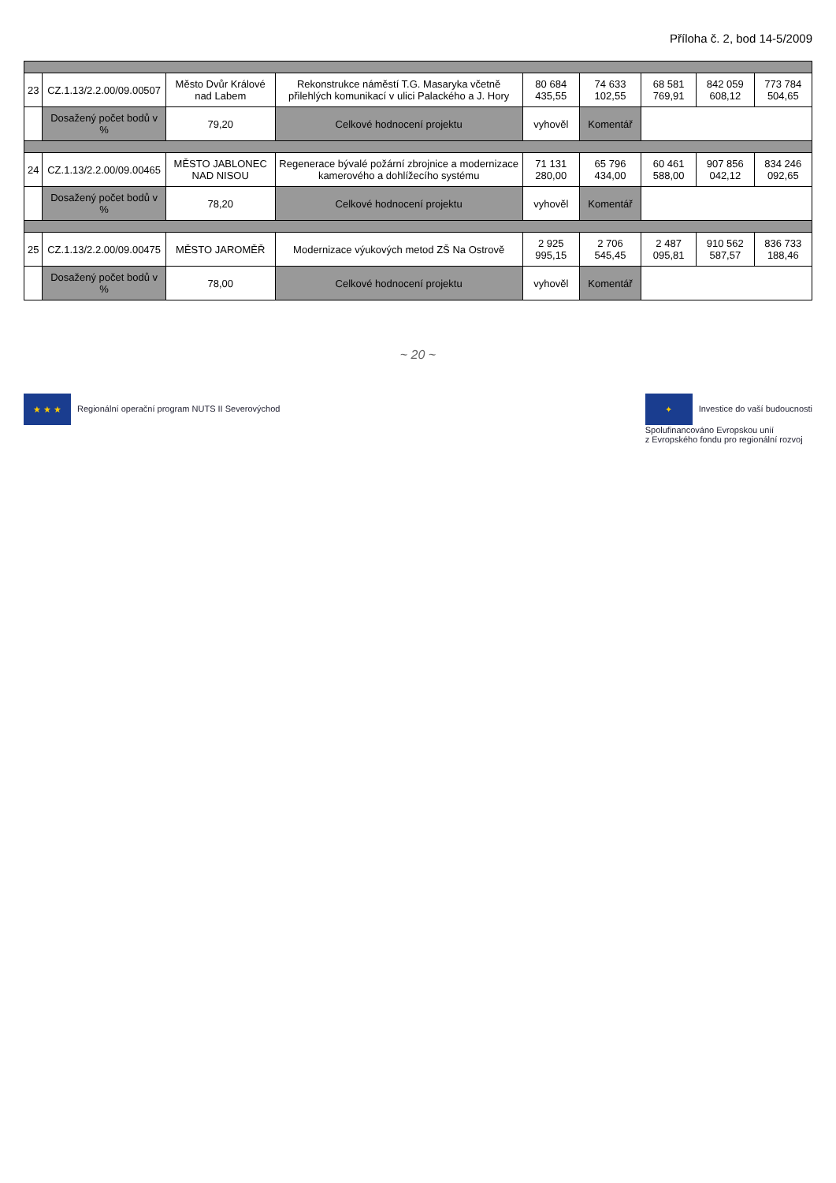Příloha č. 2, bod 14-5/2009
| 23 | CZ.1.13/2.2.00/09.00507 | Město Dvůr Králové nad Labem | Rekonstrukce náměstí T.G. Masaryka včetně přilehlých komunikací v ulici Palackého a J. Hory | 80 684 435,55 | 74 633 102,55 | 68 581 769,91 | 842 059 608,12 | 773 784 504,65 |
| | Dosažený počet bodů v % | 79,20 | Celkové hodnocení projektu | vyhověl | Komentář | | | |
| 24 | CZ.1.13/2.2.00/09.00465 | MĚSTO JABLONEC NAD NISOU | Regenerace bývalé požární zbrojnice a modernizace kamerového a dohlížecího systému | 71 131 280,00 | 65 796 434,00 | 60 461 588,00 | 907 856 042,12 | 834 246 092,65 |
| | Dosažený počet bodů v % | 78,20 | Celkové hodnocení projektu | vyhověl | Komentář | | | |
| 25 | CZ.1.13/2.2.00/09.00475 | MĚSTO JAROMĚŘ | Modernizace výukových metod ZŠ Na Ostrově | 2 925 995,15 | 2 706 545,45 | 2 487 095,81 | 910 562 587,57 | 836 733 188,46 |
| | Dosažený počet bodů v % | 78,00 | Celkové hodnocení projektu | vyhověl | Komentář | | | |
~ 20 ~
★ ★ ★ Regionální operační program NUTS II Severovýchod
✦ Investice do vaší budoucnosti
Spolufinancováno Evropskou unií
z Evropského fondu pro regionální rozvoj